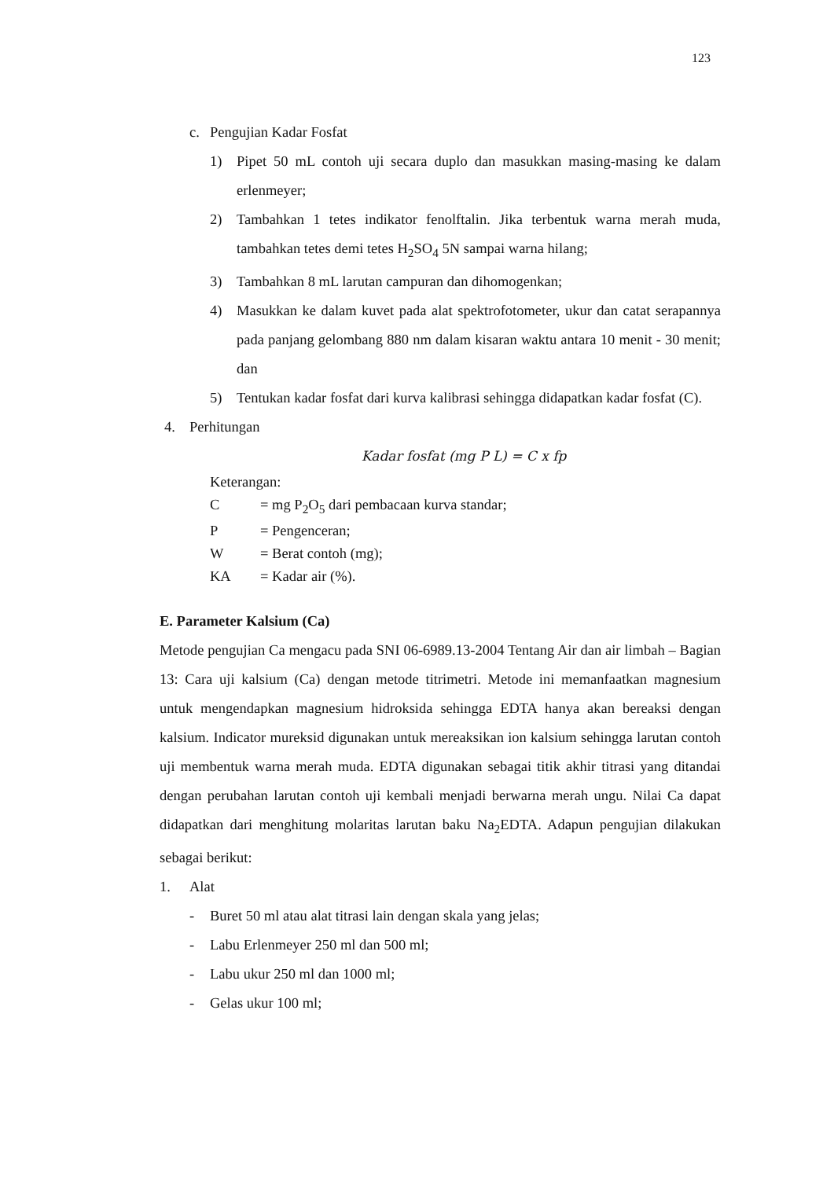123
c. Pengujian Kadar Fosfat
1) Pipet 50 mL contoh uji secara duplo dan masukkan masing-masing ke dalam erlenmeyer;
2) Tambahkan 1 tetes indikator fenolftalin. Jika terbentuk warna merah muda, tambahkan tetes demi tetes H<sub>2</sub>SO<sub>4</sub> 5N sampai warna hilang;
3) Tambahkan 8 mL larutan campuran dan dihomogenkan;
4) Masukkan ke dalam kuvet pada alat spektrofotometer, ukur dan catat serapannya pada panjang gelombang 880 nm dalam kisaran waktu antara 10 menit - 30 menit; dan
5) Tentukan kadar fosfat dari kurva kalibrasi sehingga didapatkan kadar fosfat (C).
4. Perhitungan
Kadar fosfat (mg P L) = C x fp
Keterangan:
C = mg P<sub>2</sub>O<sub>5</sub> dari pembacaan kurva standar;
P = Pengenceran;
W = Berat contoh (mg);
KA = Kadar air (%).
E. Parameter Kalsium (Ca)
Metode pengujian Ca mengacu pada SNI 06-6989.13-2004 Tentang Air dan air limbah – Bagian 13: Cara uji kalsium (Ca) dengan metode titrimetri. Metode ini memanfaatkan magnesium untuk mengendapkan magnesium hidroksida sehingga EDTA hanya akan bereaksi dengan kalsium. Indicator mureksid digunakan untuk mereaksikan ion kalsium sehingga larutan contoh uji membentuk warna merah muda. EDTA digunakan sebagai titik akhir titrasi yang ditandai dengan perubahan larutan contoh uji kembali menjadi berwarna merah ungu. Nilai Ca dapat didapatkan dari menghitung molaritas larutan baku Na<sub>2</sub>EDTA. Adapun pengujian dilakukan sebagai berikut:
1. Alat
- Buret 50 ml atau alat titrasi lain dengan skala yang jelas;
- Labu Erlenmeyer 250 ml dan 500 ml;
- Labu ukur 250 ml dan 1000 ml;
- Gelas ukur 100 ml;